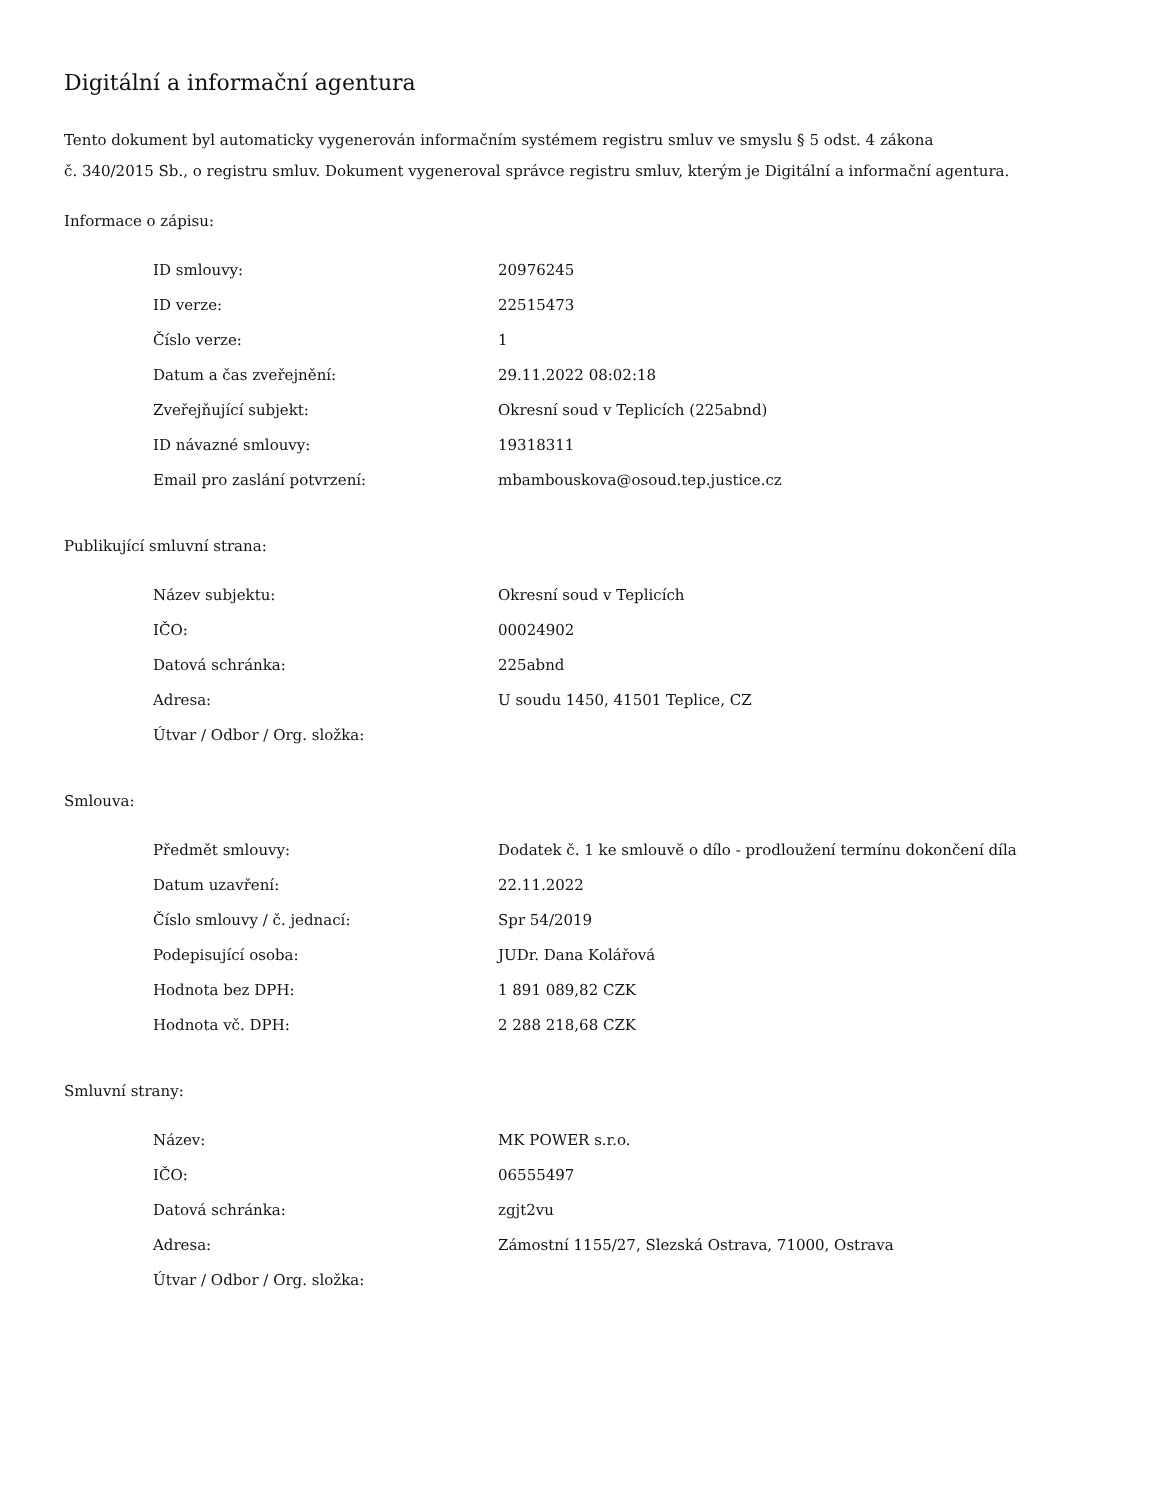Digitální a informační agentura
Tento dokument byl automaticky vygenerován informačním systémem registru smluv ve smyslu § 5 odst. 4 zákona
č. 340/2015 Sb., o registru smluv. Dokument vygeneroval správce registru smluv, kterým je Digitální a informační agentura.
Informace o zápisu:
| ID smlouvy: | 20976245 |
| ID verze: | 22515473 |
| Číslo verze: | 1 |
| Datum a čas zveřejnění: | 29.11.2022 08:02:18 |
| Zveřejňující subjekt: | Okresní soud v Teplicích (225abnd) |
| ID návazné smlouvy: | 19318311 |
| Email pro zaslání potvrzení: | mbambouskova@osoud.tep.justice.cz |
Publikující smluvní strana:
| Název subjektu: | Okresní soud v Teplicích |
| IČO: | 00024902 |
| Datová schránka: | 225abnd |
| Adresa: | U soudu 1450, 41501 Teplice, CZ |
| Útvar / Odbor / Org. složka: | |
Smlouva:
| Předmět smlouvy: | Dodatek č. 1 ke smlouvě o dílo - prodloužení termínu dokončení díla |
| Datum uzavření: | 22.11.2022 |
| Číslo smlouvy / č. jednací: | Spr 54/2019 |
| Podepisující osoba: | JUDr. Dana Kolářová |
| Hodnota bez DPH: | 1 891 089,82 CZK |
| Hodnota vč. DPH: | 2 288 218,68 CZK |
Smluvní strany:
| Název: | MK POWER s.r.o. |
| IČO: | 06555497 |
| Datová schránka: | zgjt2vu |
| Adresa: | Zámostní 1155/27, Slezská Ostrava, 71000, Ostrava |
| Útvar / Odbor / Org. složka: | |